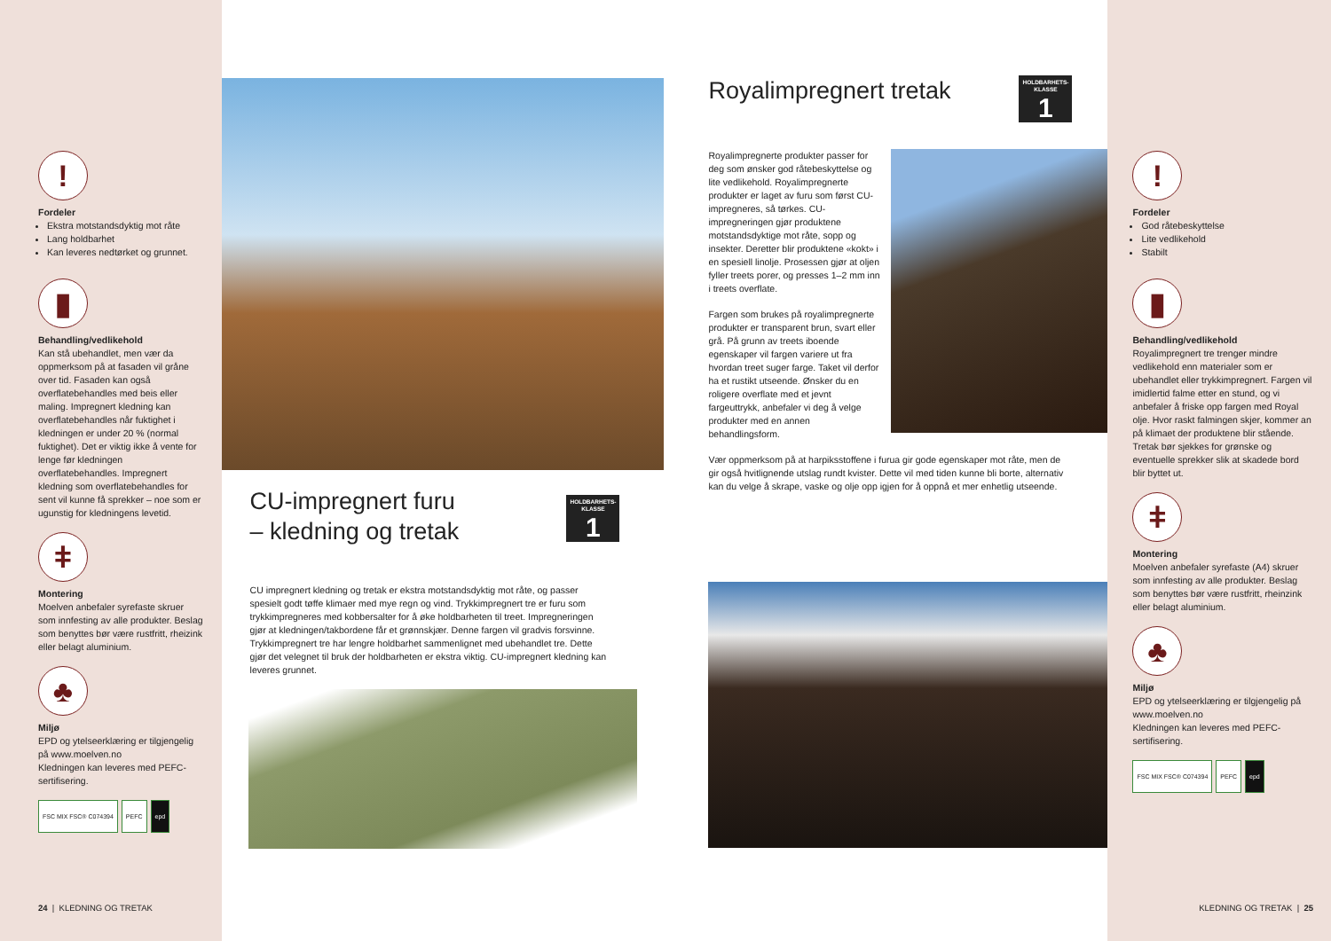!
Fordeler
Ekstra motstandsdyktig mot råte
Lang holdbarhet
Kan leveres nedtørket og grunnet.
▮
Behandling/vedlikehold
Kan stå ubehandlet, men vær da oppmerksom på at fasaden vil gråne over tid. Fasaden kan også overflatebehandles med beis eller maling. Impregnert kledning kan overflatebehandles når fuktighet i kledningen er under 20 % (normal fuktighet). Det er viktig ikke å vente for lenge før kledningen overflatebehandles. Impregnert kledning som overflatebehandles for sent vil kunne få sprekker – noe som er ugunstig for kledningens levetid.
ǂ
Montering
Moelven anbefaler syrefaste skruer som innfesting av alle produkter. Beslag som benyttes bør være rustfritt, rheizink eller belagt aluminium.
♣
Miljø
EPD og ytelseerklæring er tilgjengelig på www.moelven.no
Kledningen kan leveres med PEFC-sertifisering.
FSC MIX FSC® C074394 PEFC epd
24 | KLEDNING OG TRETAK
CU-impregnert furu
– kledning og tretak
HOLDBARHETS-
KLASSE
1
CU impregnert kledning og tretak er ekstra motstandsdyktig mot råte, og passer spesielt godt tøffe klimaer med mye regn og vind. Trykkimpregnert tre er furu som trykkimpregneres med kobbersalter for å øke holdbarheten til treet. Impregneringen gjør at kledningen/takbordene får et grønnskjær. Denne fargen vil gradvis forsvinne. Trykkimpregnert tre har lengre holdbarhet sammenlignet med ubehandlet tre. Dette gjør det velegnet til bruk der holdbarheten er ekstra viktig. CU-impregnert kledning kan leveres grunnet.
Royalimpregnert tretak
HOLDBARHETS-
KLASSE
1
Royalimpregnerte produkter passer for deg som ønsker god råtebeskyttelse og lite vedlikehold. Royalimpregnerte produkter er laget av furu som først CU-impregneres, så tørkes. CU-impregneringen gjør produktene motstandsdyktige mot råte, sopp og insekter. Deretter blir produktene «kokt» i en spesiell linolje. Prosessen gjør at oljen fyller treets porer, og presses 1–2 mm inn i treets overflate.
Fargen som brukes på royalimpregnerte produkter er transparent brun, svart eller grå. På grunn av treets iboende egenskaper vil fargen variere ut fra hvordan treet suger farge. Taket vil derfor ha et rustikt utseende. Ønsker du en roligere overflate med et jevnt fargeuttrykk, anbefaler vi deg å velge produkter med en annen behandlingsform.
Vær oppmerksom på at harpiksstoffene i furua gir gode egenskaper mot råte, men de gir også hvitlignende utslag rundt kvister. Dette vil med tiden kunne bli borte, alternativ kan du velge å skrape, vaske og olje opp igjen for å oppnå et mer enhetlig utseende.
!
Fordeler
God råtebeskyttelse
Lite vedlikehold
Stabilt
▮
Behandling/vedlikehold
Royalimpregnert tre trenger mindre vedlikehold enn materialer som er ubehandlet eller trykkimpregnert. Fargen vil imidlertid falme etter en stund, og vi anbefaler å friske opp fargen med Royal olje. Hvor raskt falmingen skjer, kommer an på klimaet der produktene blir stående. Tretak bør sjekkes for grønske og eventuelle sprekker slik at skadede bord blir byttet ut.
ǂ
Montering
Moelven anbefaler syrefaste (A4) skruer som innfesting av alle produkter. Beslag som benyttes bør være rustfritt, rheinzink eller belagt aluminium.
♣
Miljø
EPD og ytelseerklæring er tilgjengelig på www.moelven.no
Kledningen kan leveres med PEFC-sertifisering.
FSC MIX FSC® C074394 PEFC epd
KLEDNING OG TRETAK | 25